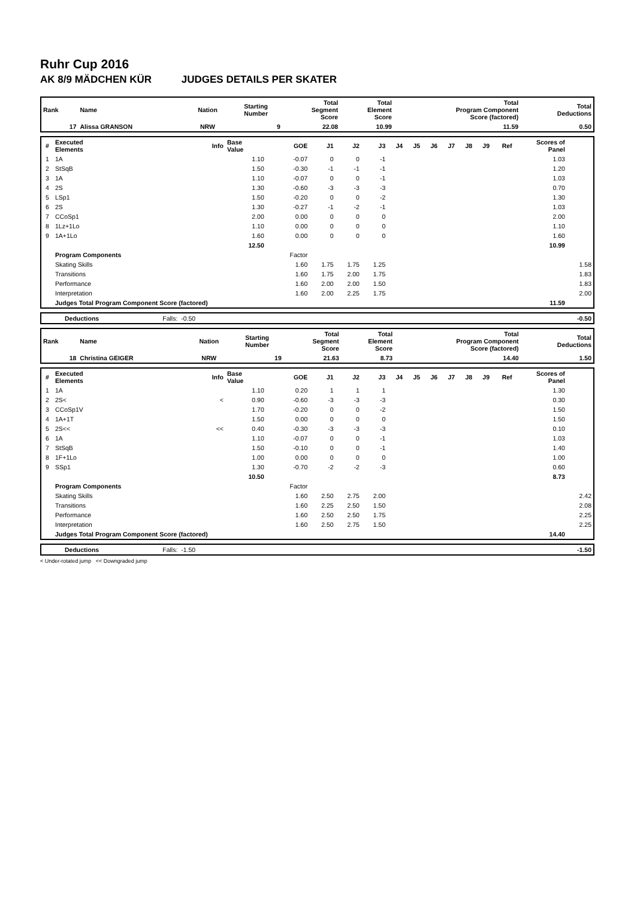Ruhr Cup 2016
AK 8/9 MÄDCHEN KÜR JUDGES DETAILS PER SKATER
| Rank | Name | Nation | Starting Number | Total Segment Score | Total Element Score | Total Program Component Score (factored) | Total Deductions |
| --- | --- | --- | --- | --- | --- | --- | --- |
| 17 | Alissa GRANSON | NRW | 9 | 22.08 | 10.99 | 11.59 | 0.50 |
| # | Executed Elements | Info | Base Value | GOE | J1 | J2 | J3 | J4 | J5 | J6 | J7 | J8 | J9 | Ref | Scores of Panel | |
| --- | --- | --- | --- | --- | --- | --- | --- | --- | --- | --- | --- | --- | --- | --- | --- | --- |
| 1 | 1A | | 1.10 | -0.07 | 0 | 0 | -1 | | | | | | | | 1.03 | |
| 2 | StSqB | | 1.50 | -0.30 | -1 | -1 | -1 | | | | | | | | 1.20 | |
| 3 | 1A | | 1.10 | -0.07 | 0 | 0 | -1 | | | | | | | | 1.03 | |
| 4 | 2S | | 1.30 | -0.60 | -3 | -3 | -3 | | | | | | | | 0.70 | |
| 5 | LSp1 | | 1.50 | -0.20 | 0 | 0 | -2 | | | | | | | | 1.30 | |
| 6 | 2S | | 1.30 | -0.27 | -1 | -2 | -1 | | | | | | | | 1.03 | |
| 7 | CCoSp1 | | 2.00 | 0.00 | 0 | 0 | 0 | | | | | | | | 2.00 | |
| 8 | 1Lz+1Lo | | 1.10 | 0.00 | 0 | 0 | 0 | | | | | | | | 1.10 | |
| 9 | 1A+1Lo | | 1.60 | 0.00 | 0 | 0 | 0 | | | | | | | | 1.60 | |
| | | | 12.50 | | | | | | | | | | | | 10.99 | |
| | Program Components | | | Factor | | | | | | | | | | | | |
| | Skating Skills | | | 1.60 | 1.75 | 1.75 | 1.25 | | | | | | | | | 1.58 |
| | Transitions | | | 1.60 | 1.75 | 2.00 | 1.75 | | | | | | | | | 1.83 |
| | Performance | | | 1.60 | 2.00 | 2.00 | 1.50 | | | | | | | | | 1.83 |
| | Interpretation | | | 1.60 | 2.00 | 2.25 | 1.75 | | | | | | | | | 2.00 |
| | Judges Total Program Component Score (factored) | | | | | | | | | | | | | | 11.59 | |
| | Deductions | Falls: -0.50 | | -0.50 |
| Rank | Name | Nation | Starting Number | Total Segment Score | Total Element Score | Total Program Component Score (factored) | Total Deductions |
| --- | --- | --- | --- | --- | --- | --- | --- |
| 18 | Christina GEIGER | NRW | 19 | 21.63 | 8.73 | 14.40 | 1.50 |
| # | Executed Elements | Info | Base Value | GOE | J1 | J2 | J3 | J4 | J5 | J6 | J7 | J8 | J9 | Ref | Scores of Panel | |
| --- | --- | --- | --- | --- | --- | --- | --- | --- | --- | --- | --- | --- | --- | --- | --- | --- |
| 1 | 1A | | 1.10 | 0.20 | 1 | 1 | 1 | | | | | | | | 1.30 | |
| 2 | 2S< | < | 0.90 | -0.60 | -3 | -3 | -3 | | | | | | | | 0.30 | |
| 3 | CCoSp1V | | 1.70 | -0.20 | 0 | 0 | -2 | | | | | | | | 1.50 | |
| 4 | 1A+1T | | 1.50 | 0.00 | 0 | 0 | 0 | | | | | | | | 1.50 | |
| 5 | 2S<< | << | 0.40 | -0.30 | -3 | -3 | -3 | | | | | | | | 0.10 | |
| 6 | 1A | | 1.10 | -0.07 | 0 | 0 | -1 | | | | | | | | 1.03 | |
| 7 | StSqB | | 1.50 | -0.10 | 0 | 0 | -1 | | | | | | | | 1.40 | |
| 8 | 1F+1Lo | | 1.00 | 0.00 | 0 | 0 | 0 | | | | | | | | 1.00 | |
| 9 | SSp1 | | 1.30 | -0.70 | -2 | -2 | -3 | | | | | | | | 0.60 | |
| | | | 10.50 | | | | | | | | | | | | 8.73 | |
| | Program Components | | | Factor | | | | | | | | | | | | |
| | Skating Skills | | | 1.60 | 2.50 | 2.75 | 2.00 | | | | | | | | | 2.42 |
| | Transitions | | | 1.60 | 2.25 | 2.50 | 1.50 | | | | | | | | | 2.08 |
| | Performance | | | 1.60 | 2.50 | 2.50 | 1.75 | | | | | | | | | 2.25 |
| | Interpretation | | | 1.60 | 2.50 | 2.75 | 1.50 | | | | | | | | | 2.25 |
| | Judges Total Program Component Score (factored) | | | | | | | | | | | | | | 14.40 | |
| | Deductions | Falls: -1.50 | | -1.50 |
< Under-rotated jump << Downgraded jump